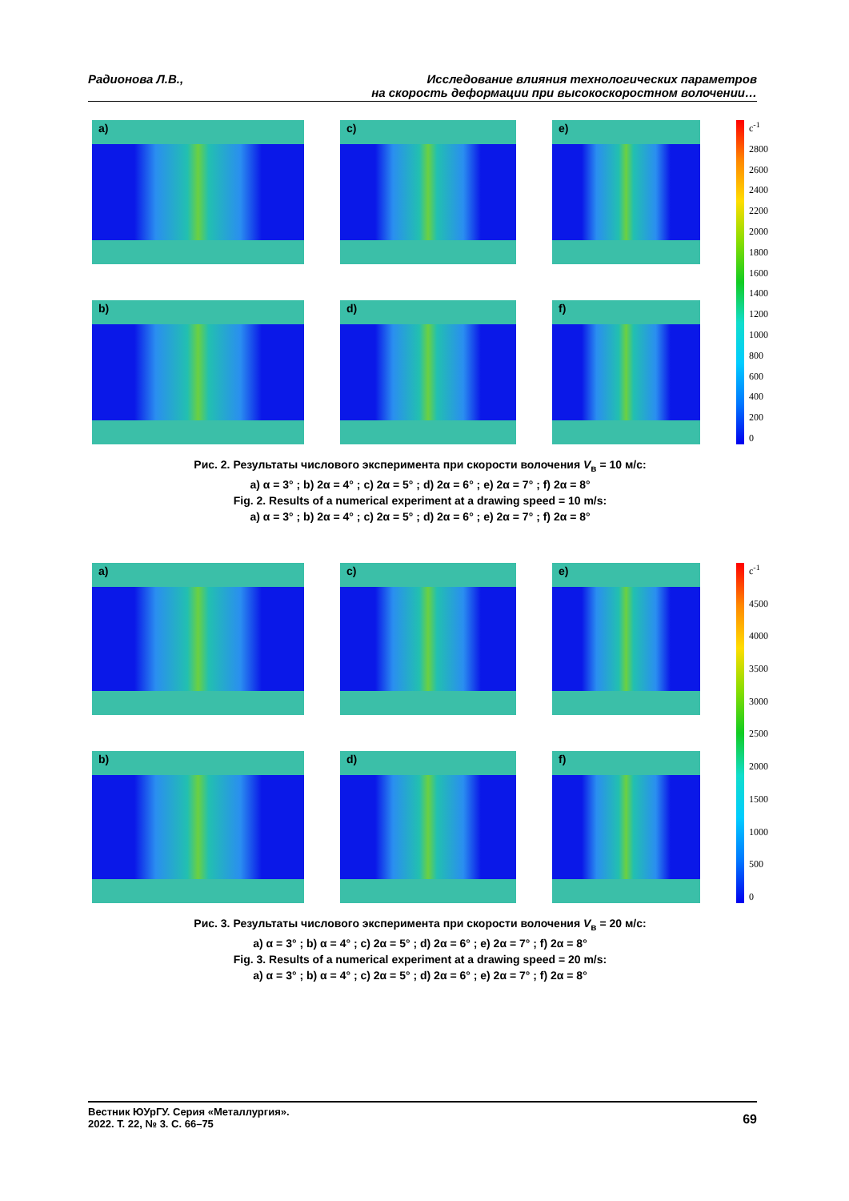Радионова Л.В., Исследование влияния технологических параметров
на скорость деформации при высокоскоростном волочении…
a)
c)
e)
c<sup>-1</sup>
2800
2600
2400
2200
2000
1800
1600
1400
1200
1000
800
600
400
200
0
b)
d)
f)
Рис. 2. Результаты числового эксперимента при скорости волочения V<sub>в</sub> = 10 м/с:
a) α = 3° ; b) 2α = 4° ; c) 2α = 5° ; d) 2α = 6° ; e) 2α = 7° ; f) 2α = 8°
Fig. 2. Results of a numerical experiment at a drawing speed = 10 m/s:
a) α = 3° ; b) 2α = 4° ; c) 2α = 5° ; d) 2α = 6° ; e) 2α = 7° ; f) 2α = 8°
a)
c)
e)
c<sup>-1</sup>
4500
4000
3500
3000
2500
2000
1500
1000
500
0
b)
d)
f)
Рис. 3. Результаты числового эксперимента при скорости волочения V<sub>в</sub> = 20 м/с:
a) α = 3° ; b) α = 4° ; c) 2α = 5° ; d) 2α = 6° ; e) 2α = 7° ; f) 2α = 8°
Fig. 3. Results of a numerical experiment at a drawing speed = 20 m/s:
a) α = 3° ; b) α = 4° ; c) 2α = 5° ; d) 2α = 6° ; e) 2α = 7° ; f) 2α = 8°
Вестник ЮУрГУ. Серия «Металлургия».
2022. Т. 22, № 3. С. 66–75
69